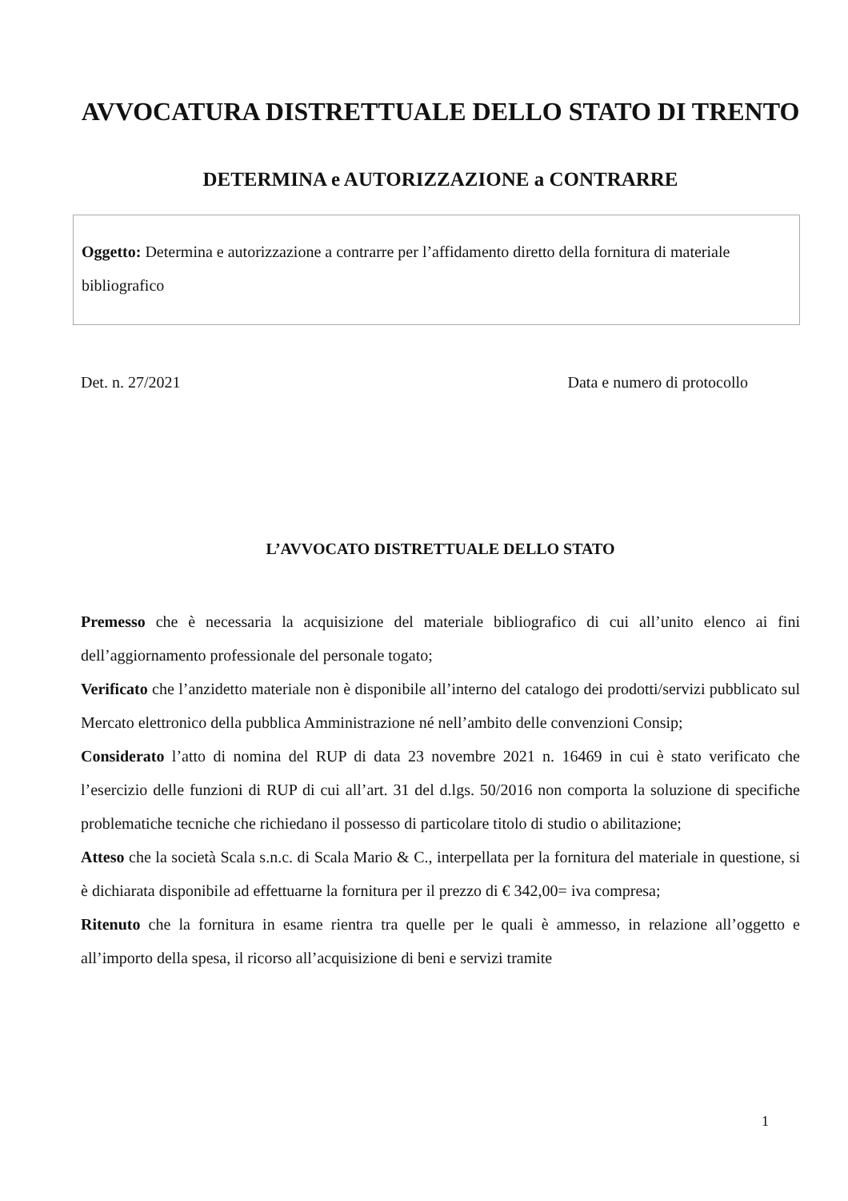AVVOCATURA DISTRETTUALE DELLO STATO DI TRENTO
DETERMINA e AUTORIZZAZIONE a CONTRARRE
Oggetto: Determina e autorizzazione a contrarre per l’affidamento diretto della fornitura di materiale bibliografico
Det. n. 27/2021 Data e numero di protocollo
L’AVVOCATO DISTRETTUALE DELLO STATO
Premesso che è necessaria la acquisizione del materiale bibliografico di cui all’unito elenco ai fini dell’aggiornamento professionale del personale togato;
Verificato che l’anzidetto materiale non è disponibile all’interno del catalogo dei prodotti/servizi pubblicato sul Mercato elettronico della pubblica Amministrazione né nell’ambito delle convenzioni Consip;
Considerato l’atto di nomina del RUP di data 23 novembre 2021 n. 16469 in cui è stato verificato che l’esercizio delle funzioni di RUP di cui all’art. 31 del d.lgs. 50/2016 non comporta la soluzione di specifiche problematiche tecniche che richiedano il possesso di particolare titolo di studio o abilitazione;
Atteso che la società Scala s.n.c. di Scala Mario & C., interpellata per la fornitura del materiale in questione, si è dichiarata disponibile ad effettuarne la fornitura per il prezzo di € 342,00= iva compresa;
Ritenuto che la fornitura in esame rientra tra quelle per le quali è ammesso, in relazione all’oggetto e all’importo della spesa, il ricorso all’acquisizione di beni e servizi tramite
1